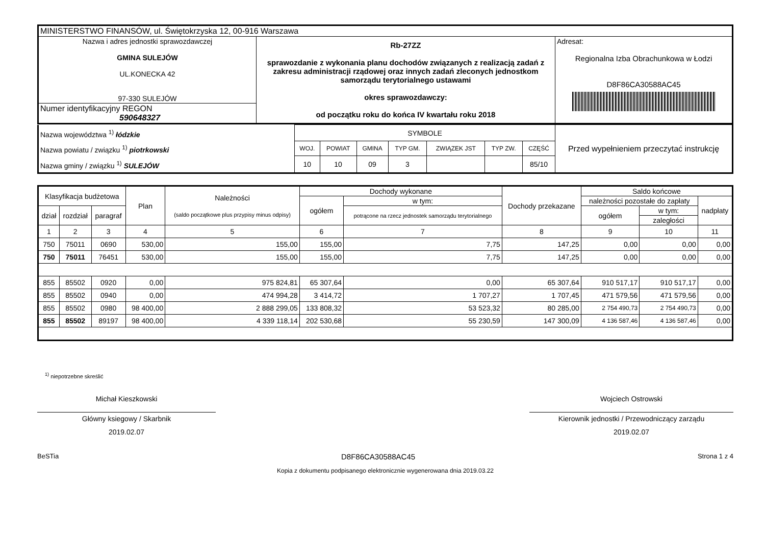| MINISTERSTWO FINANSÓW, ul. Świętokrzyska 12, 00-916 Warszawa | | |
| Nazwa i adres jednostki sprawozdawczej GMINA SULEJÓW UL.KONECKA 42 97-330 SULEJÓW | Rb-27ZZ sprawozdanie z wykonania planu dochodów związanych z realizacją zadań z zakresu administracji rządowej oraz innych zadań zleconych jednostkom samorządu terytorialnego ustawami okres sprawozdawczy: od początku roku do końca IV kwartału roku 2018 | Adresat: Regionalna Izba Obrachunkowa w Łodzi D8F86CA30588AC45 |
| Numer identyfikacyjny REGON 590648327 | | |
| Nazwa województwa <sup>1)</sup> łódzkie Nazwa powiatu / związku <sup>1)</sup> piotrkowski Nazwa gminy / związku <sup>1)</sup> SULEJÓW | SYMBOLE | | | | | | | Przed wypełnieniem przeczytać instrukcję |
| | WOJ. | POWIAT | GMINA | TYP GM. | ZWIĄZEK JST | TYP ZW. | CZĘŚĆ | |
| | 10 | 10 | 09 | 3 | | | 85/10 | |
| Klasyfikacja budżetowa | | | Plan | Należności (saldo początkowe plus przypisy minus odpisy) | Dochody wykonane | | Dochody przekazane | Saldo końcowe | | |
| --- | --- | --- | --- | --- | --- | --- | --- | --- | --- | --- |
| | | | | | ogółem | w tym: | | należności pozostałe do zapłaty | | nadpłaty |
| dział | rozdział | paragraf | | | | potrącone na rzecz jednostek samorządu terytorialnego | | ogółem | w tym: | |
| | | | | | | | | | zaległości | |
| 1 | 2 | 3 | 4 | 5 | 6 | 7 | 8 | 9 | 10 | 11 |
| 750 | 75011 | 0690 | 530,00 | 155,00 | 155,00 | 7,75 | 147,25 | 0,00 | 0,00 | 0,00 |
| 750 | 75011 | 76451 | 530,00 | 155,00 | 155,00 | 7,75 | 147,25 | 0,00 | 0,00 | 0,00 |
| 855 | 85502 | 0920 | 0,00 | 975 824,81 | 65 307,64 | 0,00 | 65 307,64 | 910 517,17 | 910 517,17 | 0,00 |
| 855 | 85502 | 0940 | 0,00 | 474 994,28 | 3 414,72 | 1 707,27 | 1 707,45 | 471 579,56 | 471 579,56 | 0,00 |
| 855 | 85502 | 0980 | 98 400,00 | 2 888 299,05 | 133 808,32 | 53 523,32 | 80 285,00 | 2 754 490,73 | 2 754 490,73 | 0,00 |
| 855 | 85502 | 89197 | 98 400,00 | 4 339 118,14 | 202 530,68 | 55 230,59 | 147 300,09 | 4 136 587,46 | 4 136 587,46 | 0,00 |
<sup>1)</sup> niepotrzebne skreślić
Michał Kieszkowski
Główny ksiegowy / Skarbnik
2019.02.07
Wojciech Ostrowski
Kierownik jednostki / Przewodniczący zarządu
2019.02.07
BeSTia D8F86CA30588AC45 Strona 1 z 4
Kopia z dokumentu podpisanego elektronicznie wygenerowana dnia 2019.03.22